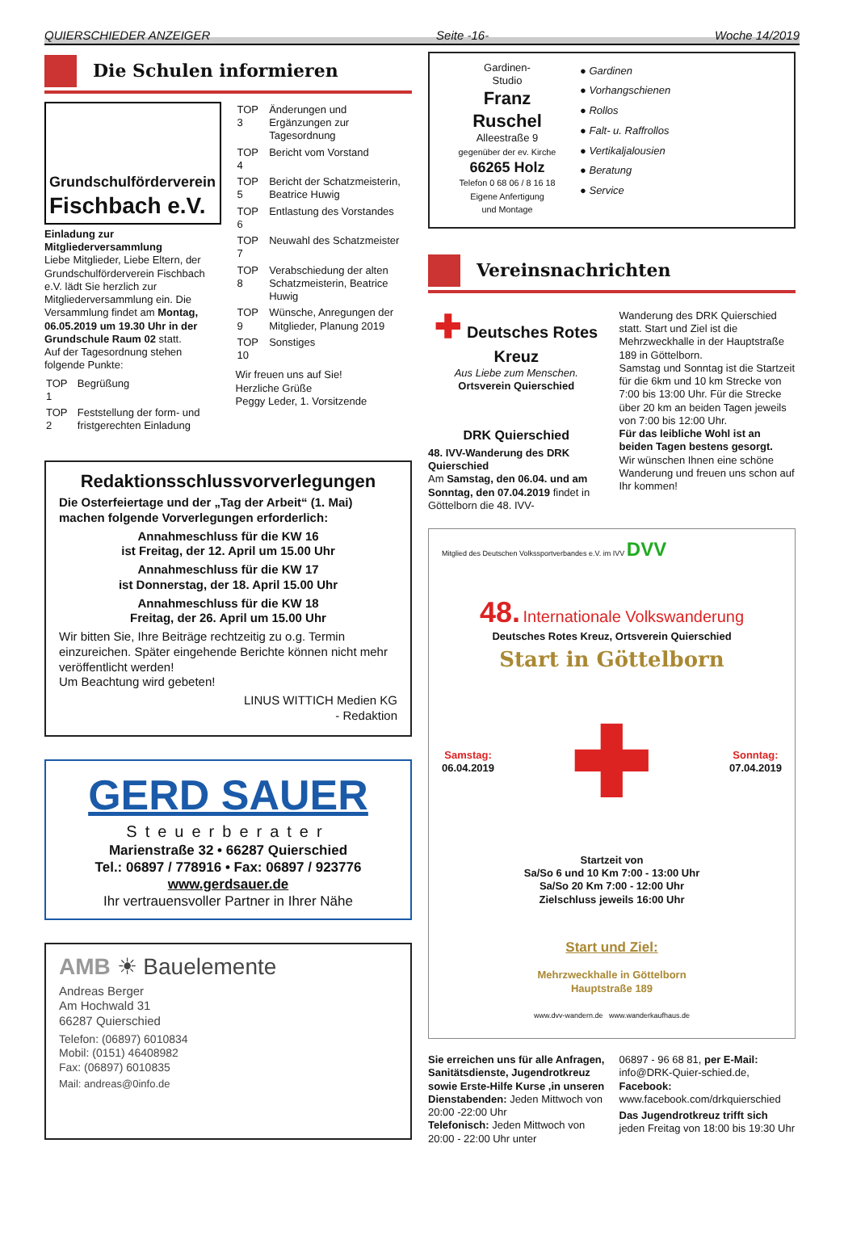QUIERSCHIEDER ANZEIGER Seite -16- Woche 14/2019
Die Schulen informieren
Grundschulförderverein
Fischbach e.V.
Einladung zur Mitgliederversammlung
Liebe Mitglieder, Liebe Eltern, der Grundschulförderverein Fischbach e.V. lädt Sie herzlich zur Mitgliederversammlung ein. Die Versammlung findet am Montag, 06.05.2019 um 19.30 Uhr in der Grundschule Raum 02 statt.
Auf der Tagesordnung stehen folgende Punkte:
| TOP 1 | Begrüßung |
| TOP 2 | Feststellung der form- und fristgerechten Einladung |
| TOP 3 | Änderungen und Ergänzungen zur Tagesordnung |
| TOP 4 | Bericht vom Vorstand |
| TOP 5 | Bericht der Schatzmeisterin, Beatrice Huwig |
| TOP 6 | Entlastung des Vorstandes |
| TOP 7 | Neuwahl des Schatzmeister |
| TOP 8 | Verabschiedung der alten Schatzmeisterin, Beatrice Huwig |
| TOP 9 | Wünsche, Anregungen der Mitglieder, Planung 2019 |
| TOP 10 | Sonstiges |
Wir freuen uns auf Sie!
Herzliche Grüße
Peggy Leder, 1. Vorsitzende
Redaktionsschlussvorverlegungen
Die Osterfeiertage und der „Tag der Arbeit“ (1. Mai) machen folgende Vorverlegungen erforderlich:
Annahmeschluss für die KW 16
ist Freitag, der 12. April um 15.00 Uhr
Annahmeschluss für die KW 17
ist Donnerstag, der 18. April 15.00 Uhr
Annahmeschluss für die KW 18
Freitag, der 26. April um 15.00 Uhr
Wir bitten Sie, Ihre Beiträge rechtzeitig zu o.g. Termin einzureichen. Später eingehende Berichte können nicht mehr veröffentlicht werden!
Um Beachtung wird gebeten!
LINUS WITTICH Medien KG
- Redaktion
GERD SAUER
Steuerberater
Marienstraße 32 • 66287 Quierschied
Tel.: 06897 / 778916 • Fax: 06897 / 923776
www.gerdsauer.de
Ihr vertrauensvoller Partner in Ihrer Nähe
AMB ☀ Bauelemente
Andreas Berger
Am Hochwald 31
66287 Quierschied
Telefon: (06897) 6010834
Mobil: (0151) 46408982
Fax: (06897) 6010835
Mail: andreas@0info.de
Gardinen-
Studio
Franz
Ruschel
Alleestraße 9
gegenüber der ev. Kirche
66265 Holz
Telefon 0 68 06 / 8 16 18
Eigene Anfertigung
und Montage
● Gardinen
● Vorhangschienen
● Rollos
● Falt- u. Raffrollos
● Vertikaljalousien
● Beratung
● Service
Vereinsnachrichten
✚ Deutsches Rotes Kreuz
Aus Liebe zum Menschen.
Ortsverein Quierschied
DRK Quierschied
48. IVV-Wanderung des DRK Quierschied
Am Samstag, den 06.04. und am Sonntag, den 07.04.2019 findet in Göttelborn die 48. IVV-
Wanderung des DRK Quierschied statt. Start und Ziel ist die Mehrzweckhalle in der Hauptstraße 189 in Göttelborn.
Samstag und Sonntag ist die Startzeit für die 6km und 10 km Strecke von 7:00 bis 13:00 Uhr. Für die Strecke über 20 km an beiden Tagen jeweils von 7:00 bis 12:00 Uhr.
Für das leibliche Wohl ist an beiden Tagen bestens gesorgt.
Wir wünschen Ihnen eine schöne Wanderung und freuen uns schon auf Ihr kommen!
Mitglied des Deutschen Volkssportverbandes e.V. im IVV DVV
48. Internationale Volkswanderung
Deutsches Rotes Kreuz, Ortsverein Quierschied
Start in Göttelborn
Samstag:
06.04.2019 ✚ Sonntag:
07.04.2019
Startzeit von
Sa/So 6 und 10 Km 7:00 - 13:00 Uhr
Sa/So 20 Km 7:00 - 12:00 Uhr
Zielschluss jeweils 16:00 Uhr
Start und Ziel:
Mehrzweckhalle in Göttelborn
Hauptstraße 189
www.dvv-wandern.de www.wanderkaufhaus.de
Sie erreichen uns für alle Anfragen, Sanitätsdienste, Jugendrotkreuz sowie Erste-Hilfe Kurse ,in unseren Dienstabenden: Jeden Mittwoch von 20:00 -22:00 Uhr
Telefonisch: Jeden Mittwoch von 20:00 - 22:00 Uhr unter
06897 - 96 68 81, per E-Mail: info@DRK-Quier-schied.de, Facebook: www.facebook.com/drkquierschied
Das Jugendrotkreuz trifft sich jeden Freitag von 18:00 bis 19:30 Uhr